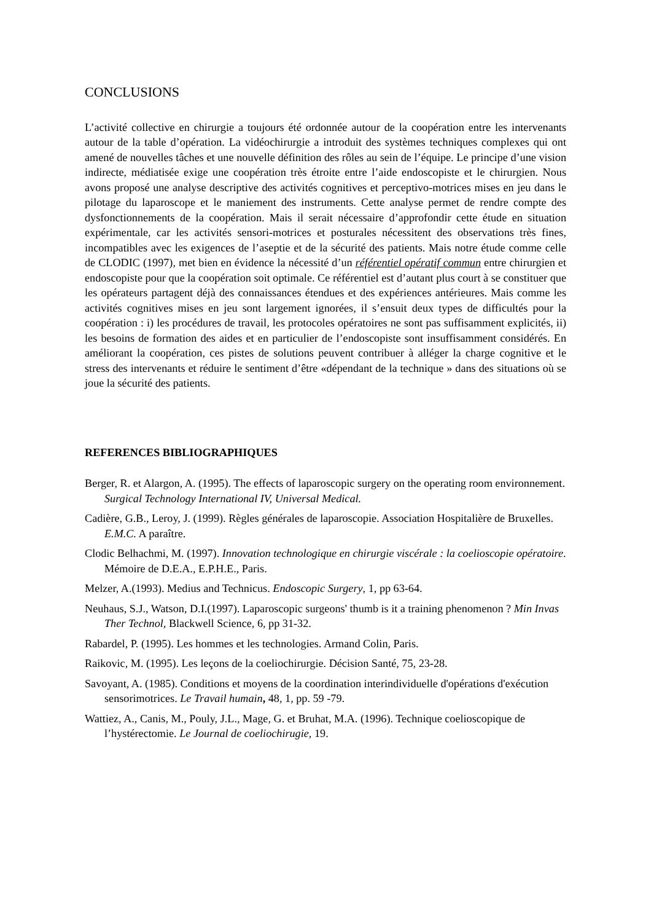CONCLUSIONS
L’activité collective en chirurgie a toujours été ordonnée autour de la coopération entre les intervenants autour de la table d’opération. La vidéochirurgie a introduit des systèmes techniques complexes qui ont amené de nouvelles tâches et une nouvelle définition des rôles au sein de l’équipe. Le principe d’une vision indirecte, médiatisée exige une coopération très étroite entre l’aide endoscopiste et le chirurgien. Nous avons proposé une analyse descriptive des activités cognitives et perceptivo-motrices mises en jeu dans le pilotage du laparoscope et le maniement des instruments. Cette analyse permet de rendre compte des dysfonctionnements de la coopération. Mais il serait nécessaire d’approfondir cette étude en situation expérimentale, car les activités sensori-motrices et posturales nécessitent des observations très fines, incompatibles avec les exigences de l’aseptie et de la sécurité des patients. Mais notre étude comme celle de CLODIC (1997), met bien en évidence la nécessité d’un référentiel opératif commun entre chirurgien et endoscopiste pour que la coopération soit optimale. Ce référentiel est d’autant plus court à se constituer que les opérateurs partagent déjà des connaissances étendues et des expériences antérieures. Mais comme les activités cognitives mises en jeu sont largement ignorées, il s’ensuit deux types de difficultés pour la coopération : i) les procédures de travail, les protocoles opératoires ne sont pas suffisamment explicités, ii) les besoins de formation des aides et en particulier de l’endoscopiste sont insuffisamment considérés. En améliorant la coopération, ces pistes de solutions peuvent contribuer à alléger la charge cognitive et le stress des intervenants et réduire le sentiment d’être «dépendant de la technique » dans des situations où se joue la sécurité des patients.
REFERENCES BIBLIOGRAPHIQUES
Berger, R. et Alargon, A. (1995). The effects of laparoscopic surgery on the operating room environnement. Surgical Technology International IV, Universal Medical.
Cadière, G.B., Leroy, J. (1999). Règles générales de laparoscopie. Association Hospitalière de Bruxelles. E.M.C. A paraître.
Clodic Belhachmi, M. (1997). Innovation technologique en chirurgie viscérale : la coelioscopie opératoire. Mémoire de D.E.A., E.P.H.E., Paris.
Melzer, A.(1993). Medius and Technicus. Endoscopic Surgery, 1, pp 63-64.
Neuhaus, S.J., Watson, D.I.(1997). Laparoscopic surgeons' thumb is it a training phenomenon ? Min Invas Ther Technol, Blackwell Science, 6, pp 31-32.
Rabardel, P. (1995). Les hommes et les technologies. Armand Colin, Paris.
Raikovic, M. (1995). Les leçons de la coeliochirurgie. Décision Santé, 75, 23-28.
Savoyant, A. (1985). Conditions et moyens de la coordination interindividuelle d'opérations d'exécution sensorimotrices. Le Travail humain, 48, 1, pp. 59 -79.
Wattiez, A., Canis, M., Pouly, J.L., Mage, G. et Bruhat, M.A. (1996). Technique coelioscopique de l’hystérectomie. Le Journal de coeliochirugie, 19.